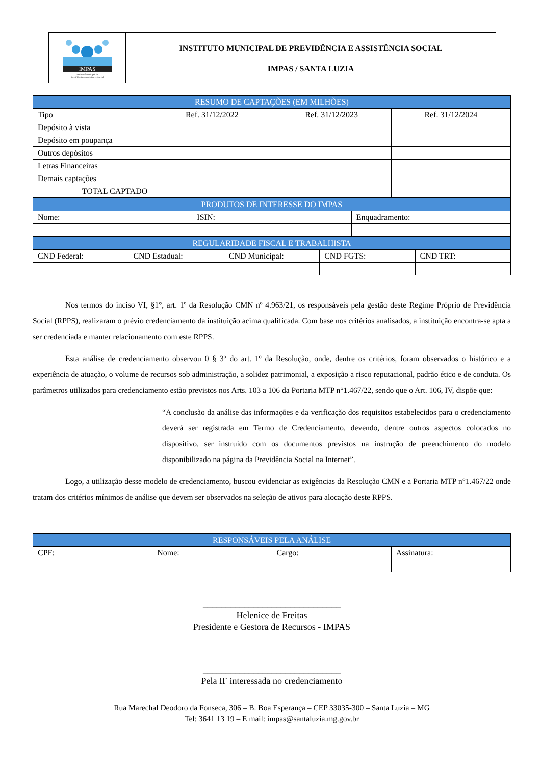IMPAS
Instituto Municipal de
Previdência e Assistência Social
INSTITUTO MUNICIPAL DE PREVIDÊNCIA E ASSISTÊNCIA SOCIAL
IMPAS / SANTA LUZIA
| RESUMO DE CAPTAÇÕES (EM MILHÕES) | | | |
| --- | --- | --- | --- |
| Tipo | Ref. 31/12/2022 | Ref. 31/12/2023 | Ref. 31/12/2024 |
| Depósito à vista | | | |
| Depósito em poupança | | | |
| Outros depósitos | | | |
| Letras Financeiras | | | |
| Demais captações | | | |
| TOTAL CAPTADO | | | |
| PRODUTOS DE INTERESSE DO IMPAS | | |
| --- | --- | --- |
| Nome: | ISIN: | Enquadramento: |
| REGULARIDADE FISCAL E TRABALHISTA | | | | |
| --- | --- | --- | --- | --- |
| CND Federal: | CND Estadual: | CND Municipal: | CND FGTS: | CND TRT: |
Nos termos do inciso VI, §1°, art. 1º da Resolução CMN nº 4.963/21, os responsáveis pela gestão deste Regime Próprio de Previdência Social (RPPS), realizaram o prévio credenciamento da instituição acima qualificada. Com base nos critérios analisados, a instituição encontra-se apta a ser credenciada e manter relacionamento com este RPPS.
Esta análise de credenciamento observou 0 § 3º do art. 1º da Resolução, onde, dentre os critérios, foram observados o histórico e a experiência de atuação, o volume de recursos sob administração, a solidez patrimonial, a exposição a risco reputacional, padrão ético e de conduta. Os parâmetros utilizados para credenciamento estão previstos nos Arts. 103 a 106 da Portaria MTP n°1.467/22, sendo que o Art. 106, IV, dispõe que:
“A conclusão da análise das informações e da verificação dos requisitos estabelecidos para o credenciamento deverá ser registrada em Termo de Credenciamento, devendo, dentre outros aspectos colocados no dispositivo, ser instruído com os documentos previstos na instrução de preenchimento do modelo disponibilizado na página da Previdência Social na Internet”.
Logo, a utilização desse modelo de credenciamento, buscou evidenciar as exigências da Resolução CMN e a Portaria MTP n°1.467/22 onde tratam dos critérios mínimos de análise que devem ser observados na seleção de ativos para alocação deste RPPS.
| RESPONSÁVEIS PELA ANÁLISE | | | |
| --- | --- | --- | --- |
| CPF: | Nome: | Cargo: | Assinatura: |
______________________________
Helenice de Freitas
Presidente e Gestora de Recursos - IMPAS
______________________________
Pela IF interessada no credenciamento
Rua Marechal Deodoro da Fonseca, 306 – B. Boa Esperança – CEP 33035-300 – Santa Luzia – MG
Tel: 3641 13 19 – E mail: impas@santaluzia.mg.gov.br